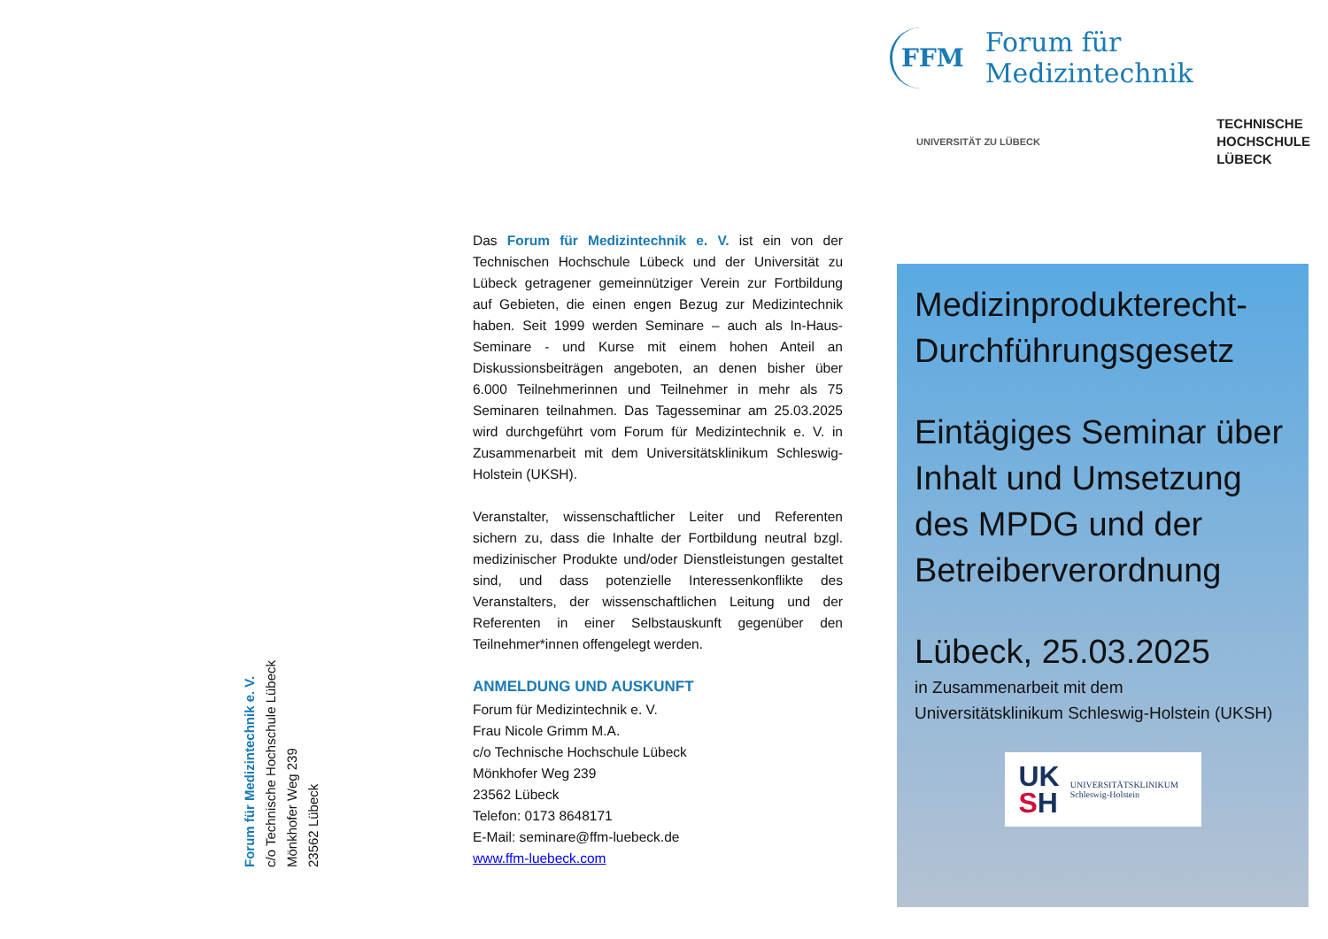Forum für Medizintechnik e. V.
c/o Technische Hochschule Lübeck
Mönkhofer Weg 239
23562 Lübeck
Das Forum für Medizintechnik e. V. ist ein von der Technischen Hochschule Lübeck und der Universität zu Lübeck getragener gemeinnütziger Verein zur Fortbildung auf Gebieten, die einen engen Bezug zur Medizintechnik haben. Seit 1999 werden Seminare – auch als In-Haus-Seminare - und Kurse mit einem hohen Anteil an Diskussionsbeiträgen angeboten, an denen bisher über 6.000 Teilnehmerinnen und Teilnehmer in mehr als 75 Seminaren teilnahmen. Das Tagesseminar am 25.03.2025 wird durchgeführt vom Forum für Medizintechnik e. V. in Zusammenarbeit mit dem Universitätsklinikum Schleswig-Holstein (UKSH).
Veranstalter, wissenschaftlicher Leiter und Referenten sichern zu, dass die Inhalte der Fortbildung neutral bzgl. medizinischer Produkte und/oder Dienstleistungen gestaltet sind, und dass potenzielle Interessenkonflikte des Veranstalters, der wissenschaftlichen Leitung und der Referenten in einer Selbstauskunft gegenüber den Teilnehmer*innen offengelegt werden.
ANMELDUNG UND AUSKUNFT
Forum für Medizintechnik e. V.
Frau Nicole Grimm M.A.
c/o Technische Hochschule Lübeck
Mönkhofer Weg 239
23562 Lübeck
Telefon: 0173 8648171
E-Mail: seminare@ffm-luebeck.de
www.ffm-luebeck.com
FFM Forum für Medizintechnik
UNIVERSITÄT ZU LÜBECK TECHNISCHE
HOCHSCHULE
LÜBECK
Medizinprodukterecht-
Durchführungsgesetz
Eintägiges Seminar über Inhalt und Umsetzung des MPDG und der Betreiberverordnung
Lübeck, 25.03.2025
in Zusammenarbeit mit dem
Universitätsklinikum Schleswig-Holstein (UKSH)
UK
SH
UNIVERSITÄTSKLINIKUM
Schleswig-Holstein